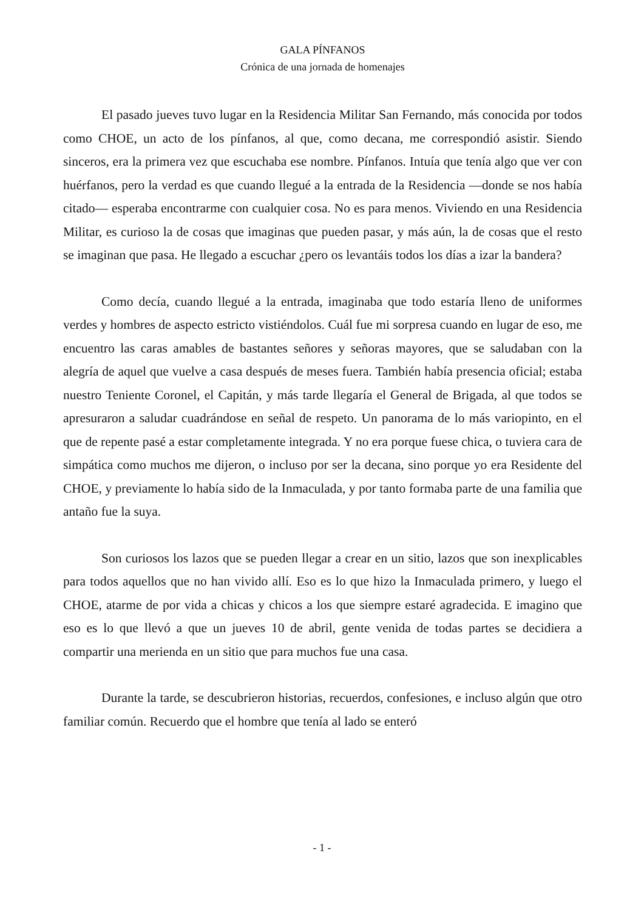GALA PÍNFANOS
Crónica de una jornada de homenajes
El pasado jueves tuvo lugar en la Residencia Militar San Fernando, más conocida por todos como CHOE, un acto de los pínfanos, al que, como decana, me correspondió asistir. Siendo sinceros, era la primera vez que escuchaba ese nombre. Pínfanos. Intuía que tenía algo que ver con huérfanos, pero la verdad es que cuando llegué a la entrada de la Residencia —donde se nos había citado— esperaba encontrarme con cualquier cosa. No es para menos. Viviendo en una Residencia Militar, es curioso la de cosas que imaginas que pueden pasar, y más aún, la de cosas que el resto se imaginan que pasa. He llegado a escuchar ¿pero os levantáis todos los días a izar la bandera?
Como decía, cuando llegué a la entrada, imaginaba que todo estaría lleno de uniformes verdes y hombres de aspecto estricto vistiéndolos. Cuál fue mi sorpresa cuando en lugar de eso, me encuentro las caras amables de bastantes señores y señoras mayores, que se saludaban con la alegría de aquel que vuelve a casa después de meses fuera. También había presencia oficial; estaba nuestro Teniente Coronel, el Capitán, y más tarde llegaría el General de Brigada, al que todos se apresuraron a saludar cuadrándose en señal de respeto. Un panorama de lo más variopinto, en el que de repente pasé a estar completamente integrada. Y no era porque fuese chica, o tuviera cara de simpática como muchos me dijeron, o incluso por ser la decana, sino porque yo era Residente del CHOE, y previamente lo había sido de la Inmaculada, y por tanto formaba parte de una familia que antaño fue la suya.
Son curiosos los lazos que se pueden llegar a crear en un sitio, lazos que son inexplicables para todos aquellos que no han vivido allí. Eso es lo que hizo la Inmaculada primero, y luego el CHOE, atarme de por vida a chicas y chicos a los que siempre estaré agradecida. E imagino que eso es lo que llevó a que un jueves 10 de abril, gente venida de todas partes se decidiera a compartir una merienda en un sitio que para muchos fue una casa.
Durante la tarde, se descubrieron historias, recuerdos, confesiones, e incluso algún que otro familiar común. Recuerdo que el hombre que tenía al lado se enteró
- 1 -